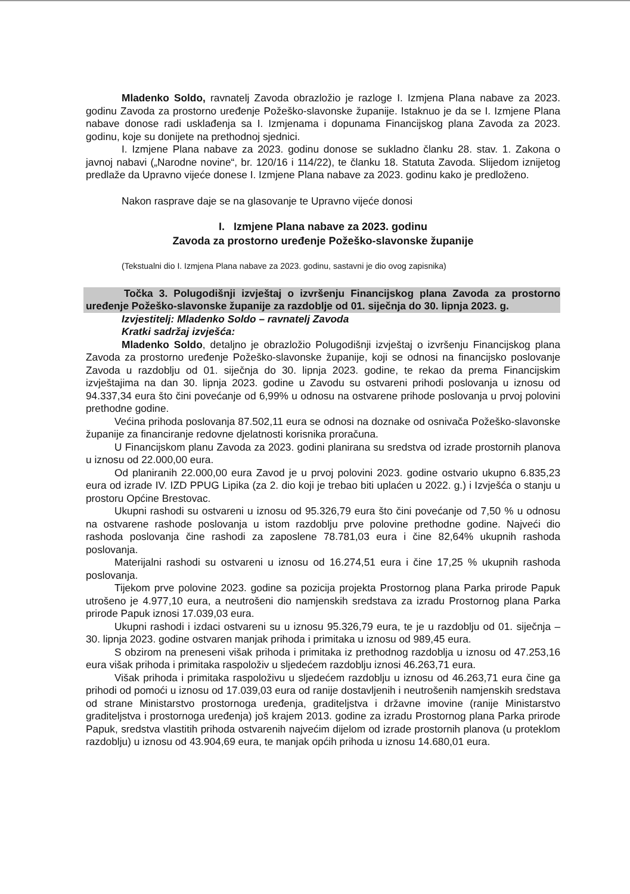Mladenko Soldo, ravnatelj Zavoda obrazložio je razloge I. Izmjena Plana nabave za 2023. godinu Zavoda za prostorno uređenje Požeško-slavonske županije. Istaknuo je da se I. Izmjene Plana nabave donose radi usklađenja sa I. Izmjenama i dopunama Financijskog plana Zavoda za 2023. godinu, koje su donijete na prethodnoj sjednici.
I. Izmjene Plana nabave za 2023. godinu donose se sukladno članku 28. stav. 1. Zakona o javnoj nabavi („Narodne novine“, br. 120/16 i 114/22), te članku 18. Statuta Zavoda. Slijedom iznijetog predlaže da Upravno vijeće donese I. Izmjene Plana nabave za 2023. godinu kako je predloženo.
Nakon rasprave daje se na glasovanje te Upravno vijeće donosi
I. Izmjene Plana nabave za 2023. godinu
Zavoda za prostorno uređenje Požeško-slavonske županije
(Tekstualni dio I. Izmjena Plana nabave za 2023. godinu, sastavni je dio ovog zapisnika)
Točka 3. Polugodišnji izvještaj o izvršenju Financijskog plana Zavoda za prostorno uređenje Požeško-slavonske županije za razdoblje od 01. siječnja do 30. lipnja 2023. g.
Izvjestitelj: Mladenko Soldo – ravnatelj Zavoda
Kratki sadržaj izvješća:
Mladenko Soldo, detaljno je obrazložio Polugodišnji izvještaj o izvršenju Financijskog plana Zavoda za prostorno uređenje Požeško-slavonske županije, koji se odnosi na financijsko poslovanje Zavoda u razdoblju od 01. siječnja do 30. lipnja 2023. godine, te rekao da prema Financijskim izvještajima na dan 30. lipnja 2023. godine u Zavodu su ostvareni prihodi poslovanja u iznosu od 94.337,34 eura što čini povećanje od 6,99% u odnosu na ostvarene prihode poslovanja u prvoj polovini prethodne godine.
Većina prihoda poslovanja 87.502,11 eura se odnosi na doznake od osnivača Požeško-slavonske županije za financiranje redovne djelatnosti korisnika proračuna.
U Financijskom planu Zavoda za 2023. godini planirana su sredstva od izrade prostornih planova u iznosu od 22.000,00 eura.
Od planiranih 22.000,00 eura Zavod je u prvoj polovini 2023. godine ostvario ukupno 6.835,23 eura od izrade IV. IZD PPUG Lipika (za 2. dio koji je trebao biti uplaćen u 2022. g.) i Izvješća o stanju u prostoru Općine Brestovac.
Ukupni rashodi su ostvareni u iznosu od 95.326,79 eura što čini povećanje od 7,50 % u odnosu na ostvarene rashode poslovanja u istom razdoblju prve polovine prethodne godine. Najveći dio rashoda poslovanja čine rashodi za zaposlene 78.781,03 eura i čine 82,64% ukupnih rashoda poslovanja.
Materijalni rashodi su ostvareni u iznosu od 16.274,51 eura i čine 17,25 % ukupnih rashoda poslovanja.
Tijekom prve polovine 2023. godine sa pozicija projekta Prostornog plana Parka prirode Papuk utrošeno je 4.977,10 eura, a neutrošeni dio namjenskih sredstava za izradu Prostornog plana Parka prirode Papuk iznosi 17.039,03 eura.
Ukupni rashodi i izdaci ostvareni su u iznosu 95.326,79 eura, te je u razdoblju od 01. siječnja – 30. lipnja 2023. godine ostvaren manjak prihoda i primitaka u iznosu od 989,45 eura.
S obzirom na preneseni višak prihoda i primitaka iz prethodnog razdoblja u iznosu od 47.253,16 eura višak prihoda i primitaka raspoloživ u sljedećem razdoblju iznosi 46.263,71 eura.
Višak prihoda i primitaka raspoloživu u sljedećem razdoblju u iznosu od 46.263,71 eura čine ga prihodi od pomoći u iznosu od 17.039,03 eura od ranije dostavljenih i neutrošenih namjenskih sredstava od strane Ministarstvo prostornoga uređenja, graditeljstva i državne imovine (ranije Ministarstvo graditeljstva i prostornoga uređenja) još krajem 2013. godine za izradu Prostornog plana Parka prirode Papuk, sredstva vlastitih prihoda ostvarenih najvećim dijelom od izrade prostornih planova (u proteklom razdoblju) u iznosu od 43.904,69 eura, te manjak općih prihoda u iznosu 14.680,01 eura.